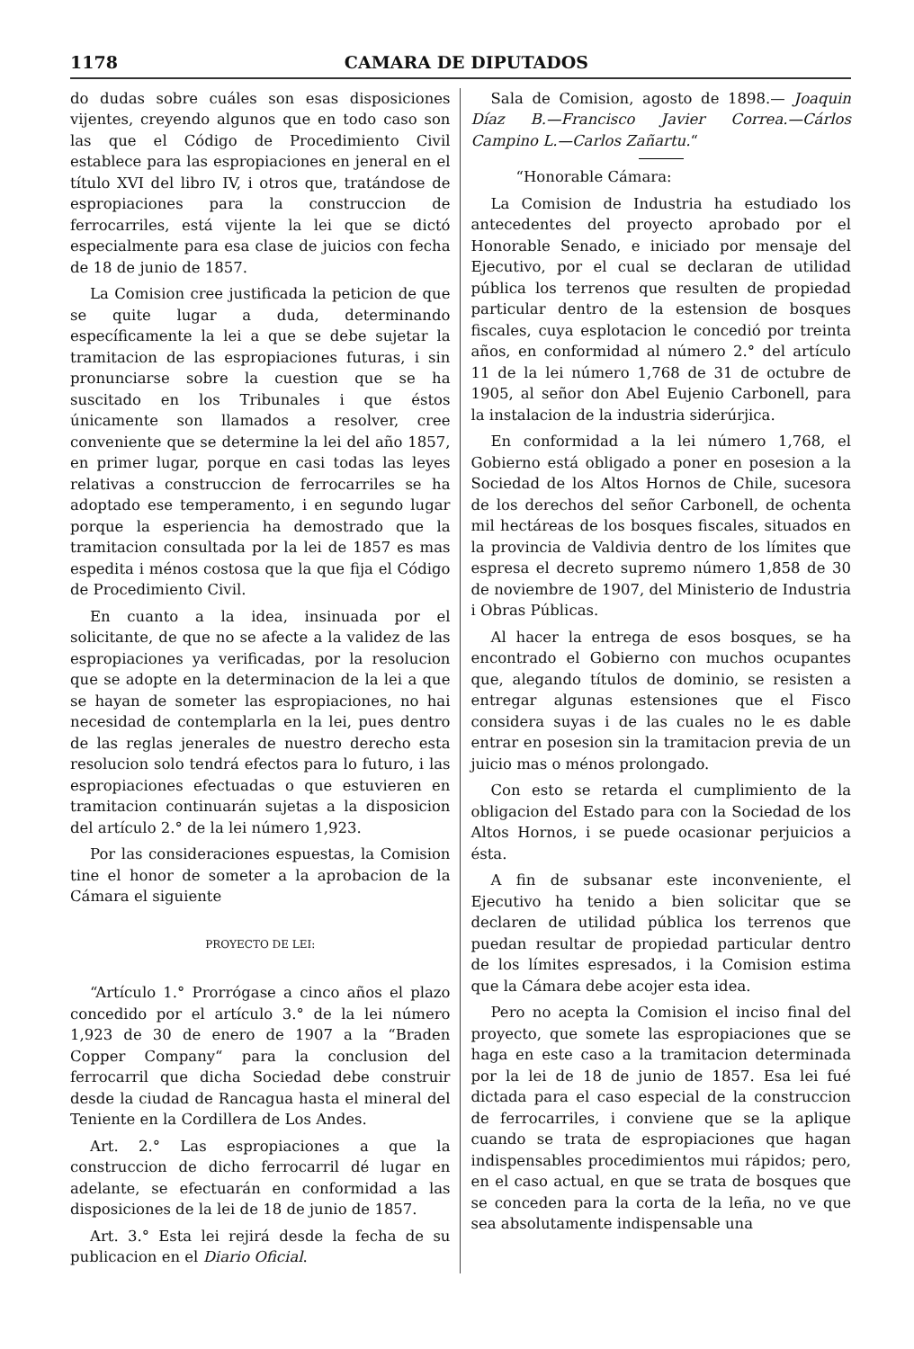1178 CAMARA DE DIPUTADOS
do dudas sobre cuáles son esas disposiciones vijentes, creyendo algunos que en todo caso son las que el Código de Procedimiento Civil establece para las espropiaciones en jeneral en el título XVI del libro IV, i otros que, tratándose de espropiaciones para la construccion de ferrocarriles, está vijente la lei que se dictó especialmente para esa clase de juicios con fecha de 18 de junio de 1857.
La Comision cree justificada la peticion de que se quite lugar a duda, determinando específicamente la lei a que se debe sujetar la tramitacion de las espropiaciones futuras, i sin pronunciarse sobre la cuestion que se ha suscitado en los Tribunales i que éstos únicamente son llamados a resolver, cree conveniente que se determine la lei del año 1857, en primer lugar, porque en casi todas las leyes relativas a construccion de ferrocarriles se ha adoptado ese temperamento, i en segundo lugar porque la esperiencia ha demostrado que la tramitacion consultada por la lei de 1857 es mas espedita i ménos costosa que la que fija el Código de Procedimiento Civil.
En cuanto a la idea, insinuada por el solicitante, de que no se afecte a la validez de las espropiaciones ya verificadas, por la resolucion que se adopte en la determinacion de la lei a que se hayan de someter las espropiaciones, no hai necesidad de contemplarla en la lei, pues dentro de las reglas jenerales de nuestro derecho esta resolucion solo tendrá efectos para lo futuro, i las espropiaciones efectuadas o que estuvieren en tramitacion continuarán sujetas a la disposicion del artículo 2.° de la lei número 1,923.
Por las consideraciones espuestas, la Comision tine el honor de someter a la aprobacion de la Cámara el siguiente
PROYECTO DE LEI:
“Artículo 1.° Prorrógase a cinco años el plazo concedido por el artículo 3.° de la lei número 1,923 de 30 de enero de 1907 a la “Braden Copper Company“ para la conclusion del ferrocarril que dicha Sociedad debe construir desde la ciudad de Rancagua hasta el mineral del Teniente en la Cordillera de Los Andes.
Art. 2.° Las espropiaciones a que la construccion de dicho ferrocarril dé lugar en adelante, se efectuarán en conformidad a las disposiciones de la lei de 18 de junio de 1857.
Art. 3.° Esta lei rejirá desde la fecha de su publicacion en el Diario Oficial.
Sala de Comision, agosto de 1898.— Joaquin Díaz B.—Francisco Javier Correa.—Cárlos Campino L.—Carlos Zañartu.“
“Honorable Cámara:
La Comision de Industria ha estudiado los antecedentes del proyecto aprobado por el Honorable Senado, e iniciado por mensaje del Ejecutivo, por el cual se declaran de utilidad pública los terrenos que resulten de propiedad particular dentro de la estension de bosques fiscales, cuya esplotacion le concedió por treinta años, en conformidad al número 2.° del artículo 11 de la lei número 1,768 de 31 de octubre de 1905, al señor don Abel Eujenio Carbonell, para la instalacion de la industria siderúrjica.
En conformidad a la lei número 1,768, el Gobierno está obligado a poner en posesion a la Sociedad de los Altos Hornos de Chile, sucesora de los derechos del señor Carbonell, de ochenta mil hectáreas de los bosques fiscales, situados en la provincia de Valdivia dentro de los límites que espresa el decreto supremo número 1,858 de 30 de noviembre de 1907, del Ministerio de Industria i Obras Públicas.
Al hacer la entrega de esos bosques, se ha encontrado el Gobierno con muchos ocupantes que, alegando títulos de dominio, se resisten a entregar algunas estensiones que el Fisco considera suyas i de las cuales no le es dable entrar en posesion sin la tramitacion previa de un juicio mas o ménos prolongado.
Con esto se retarda el cumplimiento de la obligacion del Estado para con la Sociedad de los Altos Hornos, i se puede ocasionar perjuicios a ésta.
A fin de subsanar este inconveniente, el Ejecutivo ha tenido a bien solicitar que se declaren de utilidad pública los terrenos que puedan resultar de propiedad particular dentro de los límites espresados, i la Comision estima que la Cámara debe acojer esta idea.
Pero no acepta la Comision el inciso final del proyecto, que somete las espropiaciones que se haga en este caso a la tramitacion determinada por la lei de 18 de junio de 1857. Esa lei fué dictada para el caso especial de la construccion de ferrocarriles, i conviene que se la aplique cuando se trata de espropiaciones que hagan indispensables procedimientos mui rápidos; pero, en el caso actual, en que se trata de bosques que se conceden para la corta de la leña, no ve que sea absolutamente indispensable una